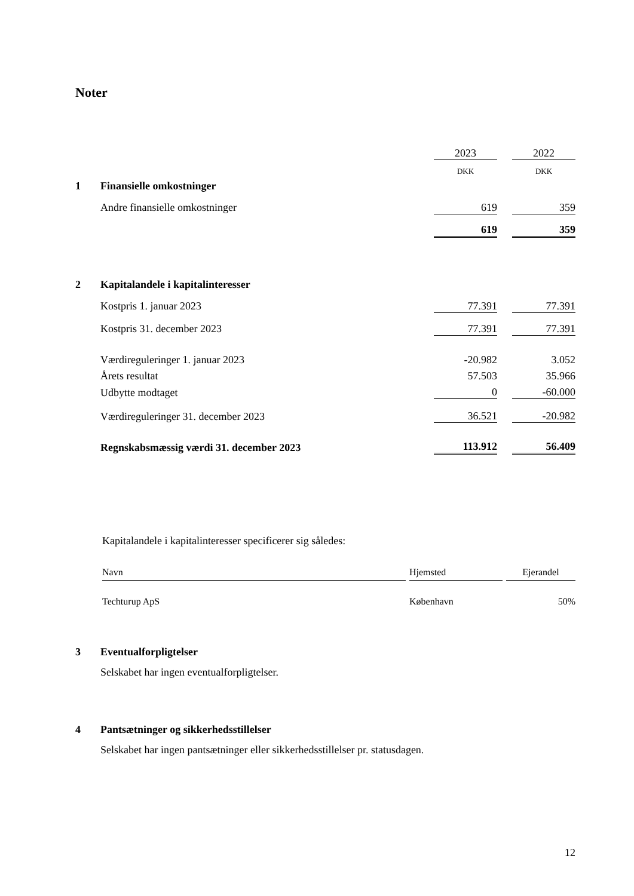Noter
| | | 2023 | | 2022 |
| | | DKK | | DKK |
| 1 | Finansielle omkostninger | | | |
| | Andre finansielle omkostninger | 619 | | 359 |
| | | 619 | | 359 |
| 2 | Kapitalandele i kapitalinteresser | | | |
| | Kostpris 1. januar 2023 | 77.391 | | 77.391 |
| | Kostpris 31. december 2023 | 77.391 | | 77.391 |
| | Værdireguleringer 1. januar 2023 | -20.982 | | 3.052 |
| | Årets resultat | 57.503 | | 35.966 |
| | Udbytte modtaget | 0 | | -60.000 |
| | Værdireguleringer 31. december 2023 | 36.521 | | -20.982 |
| | Regnskabsmæssig værdi 31. december 2023 | 113.912 | | 56.409 |
Kapitalandele i kapitalinteresser specificerer sig således:
| Navn | | Hjemsted | | Ejerandel |
| --- | --- | --- | --- | --- |
| Techturup ApS | | København | | 50% |
| 3 | Eventualforpligtelser |
| | Selskabet har ingen eventualforpligtelser. |
| 4 | Pantsætninger og sikkerhedsstillelser |
| | Selskabet har ingen pantsætninger eller sikkerhedsstillelser pr. statusdagen. |
12